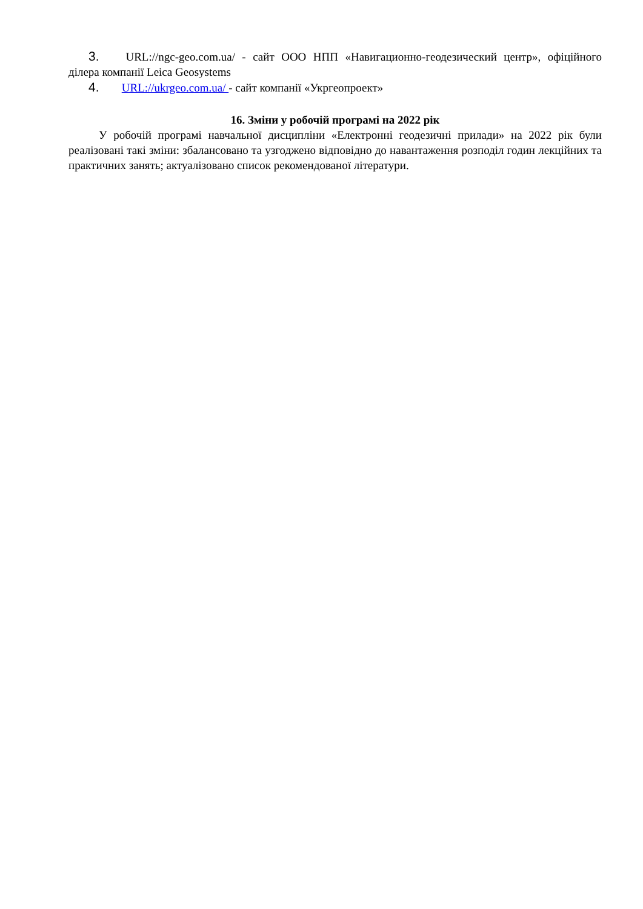3. URL://ngc-geo.com.ua/ - сайт ООО НПП «Навигационно-геодезический центр», офіційного ділера компанії Leica Geosystems
4. URL://ukrgeo.com.ua/ - сайт компанії «Укргеопроект»
16. Зміни у робочій програмі на 2022 рік
У робочій програмі навчальної дисципліни «Електронні геодезичні прилади» на 2022 рік були реалізовані такі зміни: збалансовано та узгоджено відповідно до навантаження розподіл годин лекційних та практичних занять; актуалізовано список рекомендованої літератури.